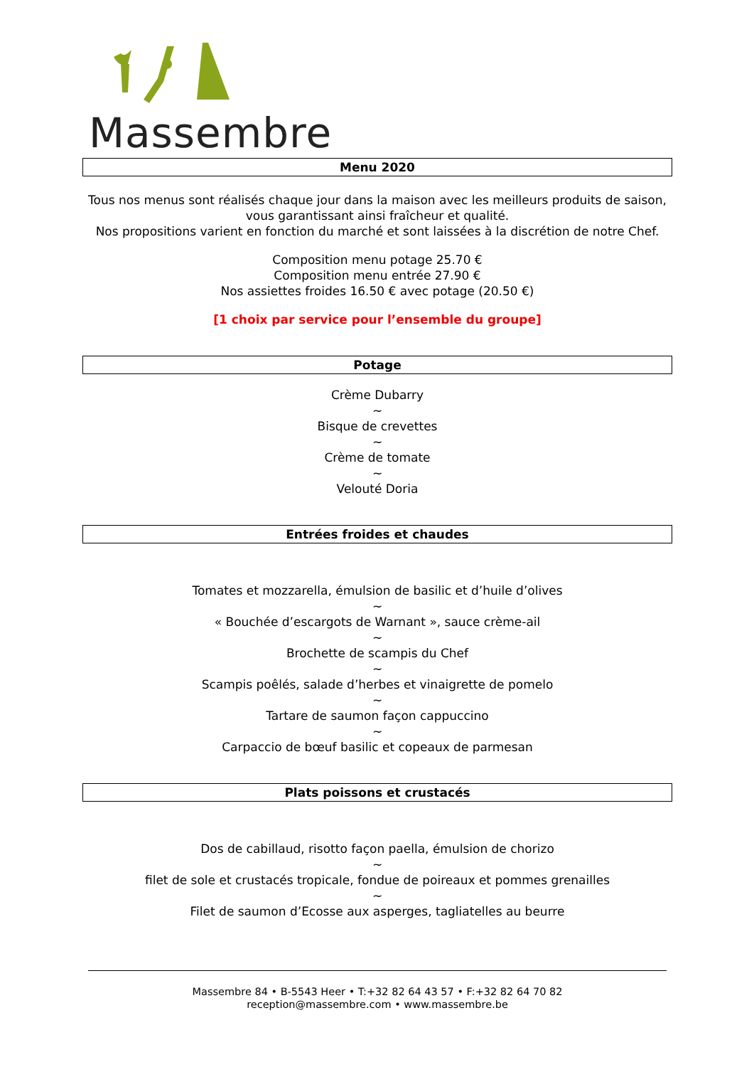Massembre
Menu 2020
Tous nos menus sont réalisés chaque jour dans la maison avec les meilleurs produits de saison, vous garantissant ainsi fraîcheur et qualité.
Nos propositions varient en fonction du marché et sont laissées à la discrétion de notre Chef.
Composition menu potage 25.70 €
Composition menu entrée 27.90 €
Nos assiettes froides 16.50 € avec potage (20.50 €)
[1 choix par service pour l’ensemble du groupe]
Potage
Crème Dubarry
~
Bisque de crevettes
~
Crème de tomate
~
Velouté Doria
Entrées froides et chaudes
Tomates et mozzarella, émulsion de basilic et d’huile d’olives
~
« Bouchée d’escargots de Warnant », sauce crème-ail
~
Brochette de scampis du Chef
~
Scampis poêlés, salade d’herbes et vinaigrette de pomelo
~
Tartare de saumon façon cappuccino
~
Carpaccio de bœuf basilic et copeaux de parmesan
Plats poissons et crustacés
Dos de cabillaud, risotto façon paella, émulsion de chorizo
~
filet de sole et crustacés tropicale, fondue de poireaux et pommes grenailles
~
Filet de saumon d’Ecosse aux asperges, tagliatelles au beurre
Massembre 84 • B-5543 Heer • T:+32 82 64 43 57 • F:+32 82 64 70 82
reception@massembre.com • www.massembre.be